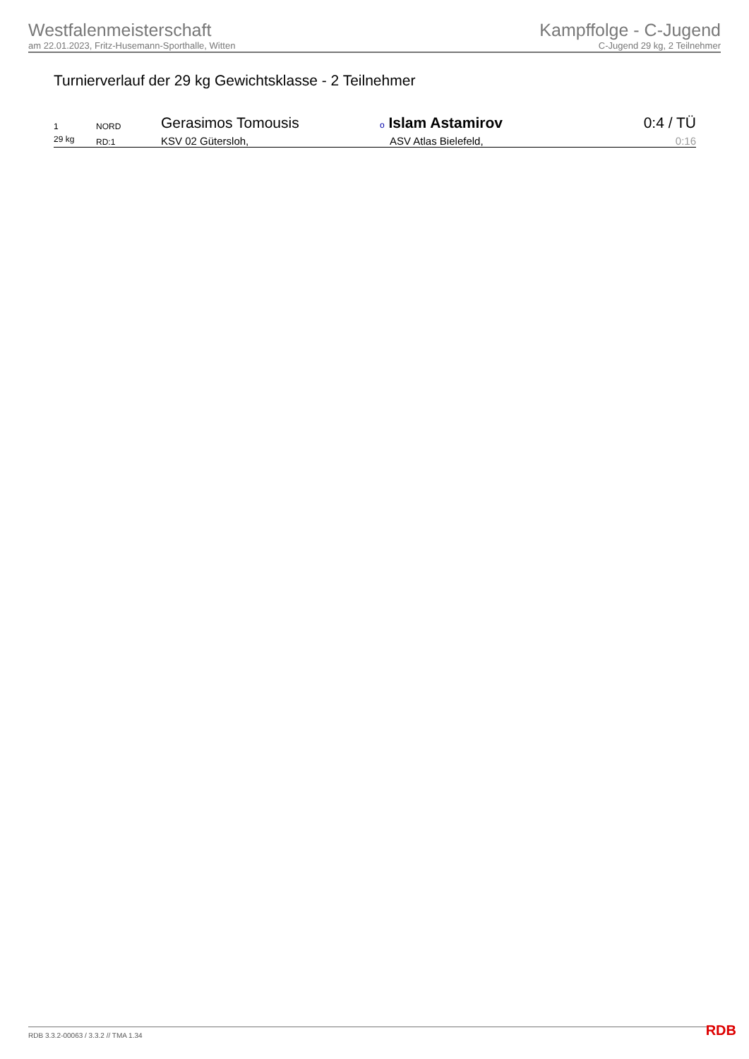Westfalenmeisterschaft
am 22.01.2023, Fritz-Husemann-Sporthalle, Witten
Kampffolge - C-Jugend
C-Jugend 29 kg, 2 Teilnehmer
Turnierverlauf der 29 kg Gewichtsklasse - 2 Teilnehmer
| 1 | NORD | Gerasimos Tomousis | o Islam Astamirov | 0:4 / TÜ |
| 29 kg | RD:1 | KSV 02 Gütersloh, | ASV Atlas Bielefeld, | 0:16 |
RDB 3.3.2-00063 / 3.3.2 // TMA 1.34
RDB